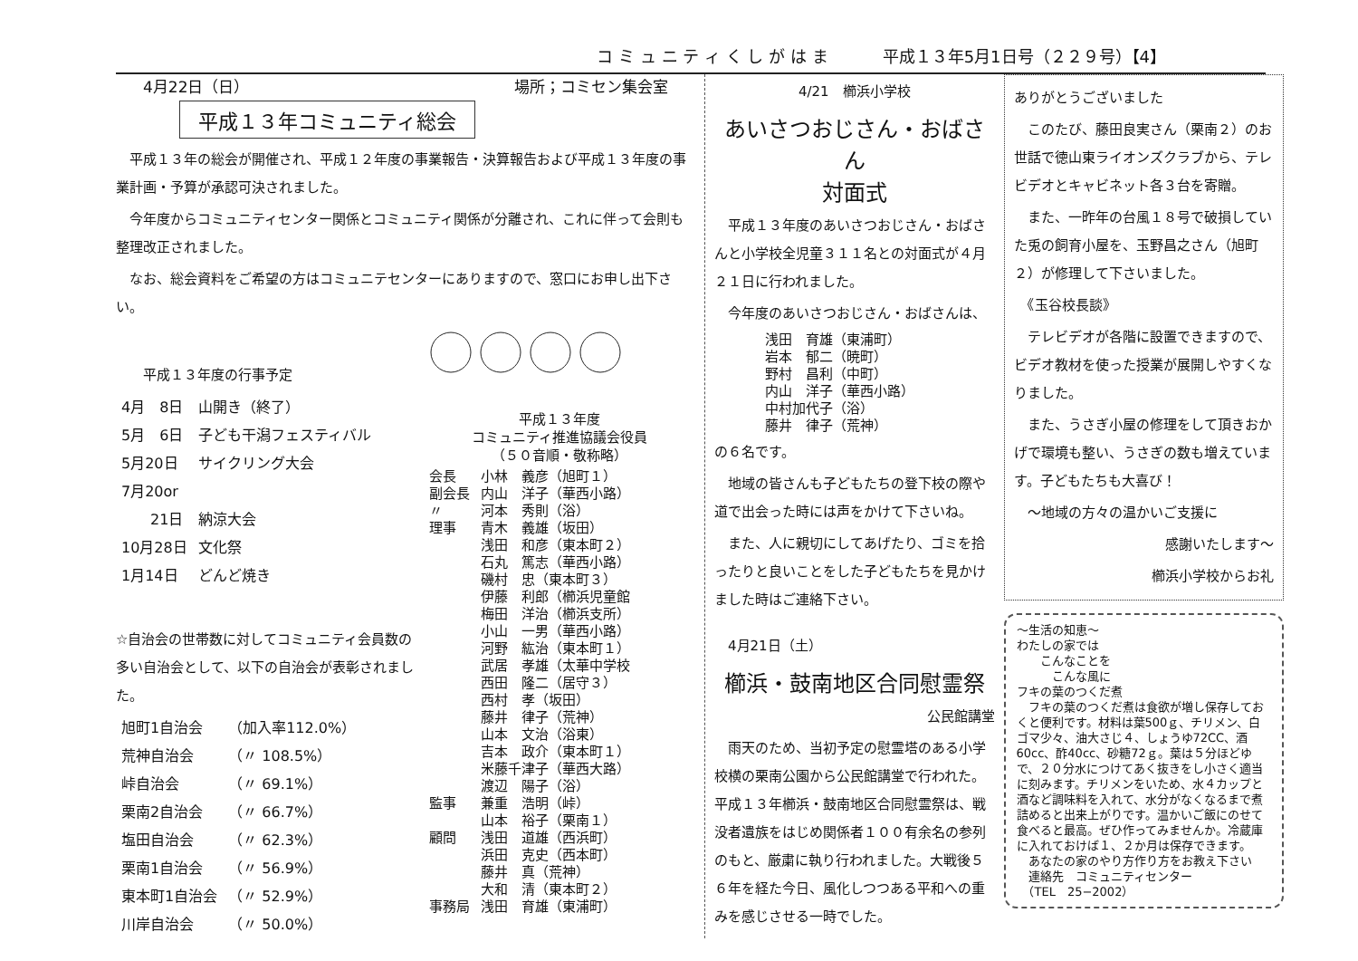コ ミ ュ ニ テ ィ く し が は ま 平成１３年5月1日号（２２９号）【4】
4月22日（日） 場所；コミセン集会室
平成１３年コミュニティ総会
　平成１３年の総会が開催され、平成１２年度の事業報告・決算報告および平成１３年度の事業計画・予算が承認可決されました。
　今年度からコミュニティセンター関係とコミュニティ関係が分離され、これに伴って会則も整理改正されました。
　なお、総会資料をご希望の方はコミュニテセンターにありますので、窓口にお申し出下さい。
　　平成１３年度の行事予定
| 4月 8日 | 山開き（終了） |
| 5月 6日 | 子ども干潟フェスティバル |
| 5月20日 | サイクリング大会 |
| 7月20or | |
| 21日 | 納涼大会 |
| 10月28日 | 文化祭 |
| 1月14日 | どんど焼き |
☆自治会の世帯数に対してコミュニティ会員数の多い自治会として、以下の自治会が表彰されました。
| 旭町1自治会 | （加入率112.0%） |
| 荒神自治会 | （〃 108.5%） |
| 峠自治会 | （〃 69.1%） |
| 栗南2自治会 | （〃 66.7%） |
| 塩田自治会 | （〃 62.3%） |
| 栗南1自治会 | （〃 56.9%） |
| 東本町1自治会 | （〃 52.9%） |
| 川岸自治会 | （〃 50.0%） |
平成１３年度
コミュニティ推進協議会役員
（５０音順・敬称略）
| 会長 | 小林 義彦（旭町１） |
| 副会長 | 内山 洋子（華西小路） |
| 〃 | 河本 秀則（浴） |
| 理事 | 青木 義雄（坂田） |
| | 浅田 和彦（東本町２） |
| | 石丸 篤志（華西小路） |
| | 磯村 忠（東本町３） |
| | 伊藤 利郎（櫛浜児童館 |
| | 梅田 洋治（櫛浜支所） |
| | 小山 一男（華西小路） |
| | 河野 紘治（東本町１） |
| | 武居 孝雄（太華中学校 |
| | 西田 隆二（居守３） |
| | 西村 孝（坂田） |
| | 藤井 律子（荒神） |
| | 山本 文治（浴東） |
| | 吉本 政介（東本町１） |
| | 米藤千津子（華西大路） |
| | 渡辺 陽子（浴） |
| 監事 | 兼重 浩明（峠） |
| | 山本 裕子（栗南１） |
| 顧問 | 浅田 道雄（西浜町） |
| | 浜田 克史（西本町） |
| | 藤井 真（荒神） |
| | 大和 清（東本町２） |
| 事務局 | 浅田 育雄（東浦町） |
4/21　櫛浜小学校
あいさつおじさん・おばさん
対面式
　平成１３年度のあいさつおじさん・おばさんと小学校全児童３１１名との対面式が４月２１日に行われました。
　今年度のあいさつおじさん・おばさんは、
| 浅田 育雄（東浦町） |
| 岩本 郁二（暁町） |
| 野村 昌利（中町） |
| 内山 洋子（華西小路） |
| 中村加代子（浴） |
| 藤井 律子（荒神） |
の６名です。
　地域の皆さんも子どもたちの登下校の際や道で出会った時には声をかけて下さいね。
　また、人に親切にしてあげたり、ゴミを拾ったりと良いことをした子どもたちを見かけました時はご連絡下さい。
　4月21日（土）
櫛浜・鼓南地区合同慰霊祭
公民館講堂
　雨天のため、当初予定の慰霊塔のある小学校横の栗南公園から公民館講堂で行われた。平成１３年櫛浜・鼓南地区合同慰霊祭は、戦没者遺族をはじめ関係者１００有余名の参列のもと、厳粛に執り行われました。大戦後５６年を経た今日、風化しつつある平和への重みを感じさせる一時でした。
ありがとうございました
　このたび、藤田良実さん（栗南２）のお世話で徳山東ライオンズクラブから、テレビデオとキャビネット各３台を寄贈。
　また、一昨年の台風１８号で破損していた兎の飼育小屋を、玉野昌之さん（旭町２）が修理して下さいました。
　《玉谷校長談》
　テレビデオが各階に設置できますので、ビデオ教材を使った授業が展開しやすくなりました。
　また、うさぎ小屋の修理をして頂きおかげで環境も整い、うさぎの数も増えています。子どもたちも大喜び！
　〜地域の方々の温かいご支援に
感謝いたします〜
櫛浜小学校からお礼
〜生活の知恵〜
わたしの家では
　　こんなことを
　　　こんな風に
フキの葉のつくだ煮
　フキの葉のつくだ煮は食欲が増し保存しておくと便利です。材料は葉500ｇ、チリメン、白ゴマ少々、油大さじ４、しょうゆ72CC、酒60cc、酢40cc、砂糖72ｇ。葉は５分ほどゆで、２０分水につけてあく抜きをし小さく適当に刻みます。チリメンをいため、水４カップと酒など調味料を入れて、水分がなくなるまで煮詰めると出来上がりです。温かいご飯にのせて食べると最高。ぜひ作ってみませんか。冷蔵庫に入れておけば１、２か月は保存できます。
　あなたの家のやり方作り方をお教え下さい
　連絡先　コミュニティセンター
　（TEL　25−2002）